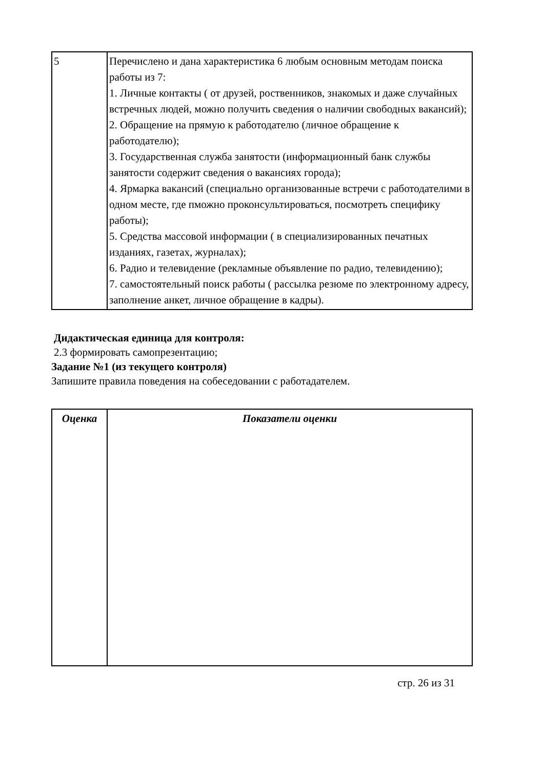| 5 | Перечислено и дана характеристика 6 любым основным методам поиска работы из 7: 1. Личные контакты ( от друзей, роственников, знакомых и даже случайных встречных людей, можно получить сведения о наличии свободных вакансий); 2. Обращение на прямую к работодателю (личное обращение к работодателю); 3. Государственная служба занятости (информационный банк службы занятости содержит сведения о вакансиях города); 4. Ярмарка вакансий (специально организованные встречи с работодателими в одном месте, где пможно проконсультироваться, посмотреть специфику работы); 5. Средства массовой информации ( в специализированных печатных изданиях, газетах, журналах); 6. Радио и телевидение (рекламные объявление по радио, телевидению); 7. самостоятельный поиск работы ( рассылка резюме по электронному адресу, заполнение анкет, личное обращение в кадры). |
Дидактическая единица для контроля:
2.3 формировать самопрезентацию;
Задание №1 (из текущего контроля)
Запишите правила поведения на собеседовании с работадателем.
| Оценка | Показатели оценки |
| --- | --- |
стр. 26 из 31